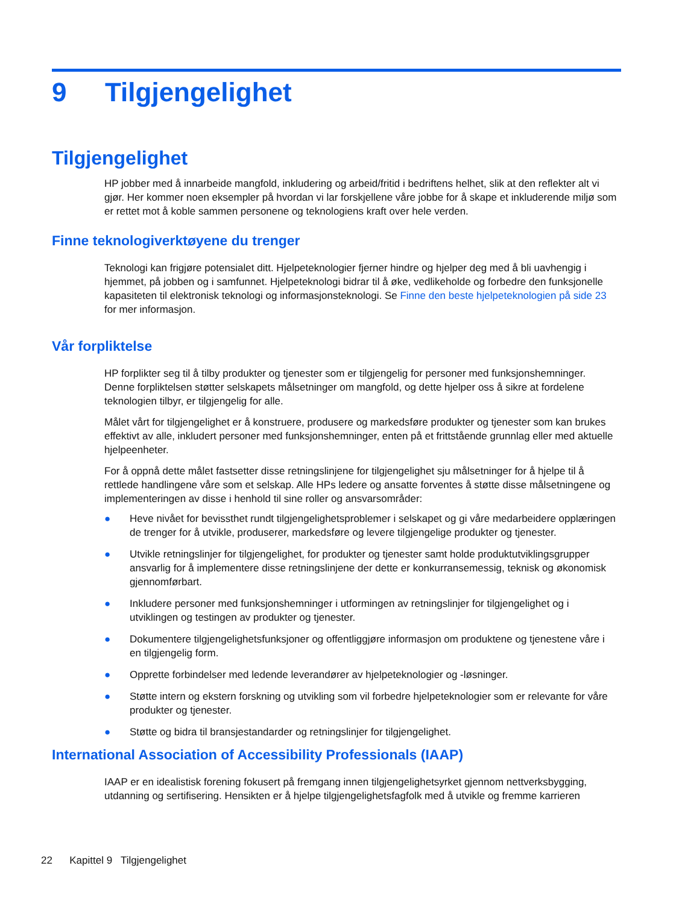9 Tilgjengelighet
Tilgjengelighet
HP jobber med å innarbeide mangfold, inkludering og arbeid/fritid i bedriftens helhet, slik at den reflekter alt vi gjør. Her kommer noen eksempler på hvordan vi lar forskjellene våre jobbe for å skape et inkluderende miljø som er rettet mot å koble sammen personene og teknologiens kraft over hele verden.
Finne teknologiverktøyene du trenger
Teknologi kan frigjøre potensialet ditt. Hjelpeteknologier fjerner hindre og hjelper deg med å bli uavhengig i hjemmet, på jobben og i samfunnet. Hjelpeteknologi bidrar til å øke, vedlikeholde og forbedre den funksjonelle kapasiteten til elektronisk teknologi og informasjonsteknologi. Se Finne den beste hjelpeteknologien på side 23 for mer informasjon.
Vår forpliktelse
HP forplikter seg til å tilby produkter og tjenester som er tilgjengelig for personer med funksjonshemninger. Denne forpliktelsen støtter selskapets målsetninger om mangfold, og dette hjelper oss å sikre at fordelene teknologien tilbyr, er tilgjengelig for alle.
Målet vårt for tilgjengelighet er å konstruere, produsere og markedsføre produkter og tjenester som kan brukes effektivt av alle, inkludert personer med funksjonshemninger, enten på et frittstående grunnlag eller med aktuelle hjelpeenheter.
For å oppnå dette målet fastsetter disse retningslinjene for tilgjengelighet sju målsetninger for å hjelpe til å rettlede handlingene våre som et selskap. Alle HPs ledere og ansatte forventes å støtte disse målsetningene og implementeringen av disse i henhold til sine roller og ansvarsområder:
● Heve nivået for bevissthet rundt tilgjengelighetsproblemer i selskapet og gi våre medarbeidere opplæringen de trenger for å utvikle, produserer, markedsføre og levere tilgjengelige produkter og tjenester.
● Utvikle retningslinjer for tilgjengelighet, for produkter og tjenester samt holde produktutviklingsgrupper ansvarlig for å implementere disse retningslinjene der dette er konkurransemessig, teknisk og økonomisk gjennomførbart.
● Inkludere personer med funksjonshemninger i utformingen av retningslinjer for tilgjengelighet og i utviklingen og testingen av produkter og tjenester.
● Dokumentere tilgjengelighetsfunksjoner og offentliggjøre informasjon om produktene og tjenestene våre i en tilgjengelig form.
● Opprette forbindelser med ledende leverandører av hjelpeteknologier og -løsninger.
● Støtte intern og ekstern forskning og utvikling som vil forbedre hjelpeteknologier som er relevante for våre produkter og tjenester.
● Støtte og bidra til bransjestandarder og retningslinjer for tilgjengelighet.
International Association of Accessibility Professionals (IAAP)
IAAP er en idealistisk forening fokusert på fremgang innen tilgjengelighetsyrket gjennom nettverksbygging, utdanning og sertifisering. Hensikten er å hjelpe tilgjengelighetsfagfolk med å utvikle og fremme karrieren
22 Kapittel 9 Tilgjengelighet